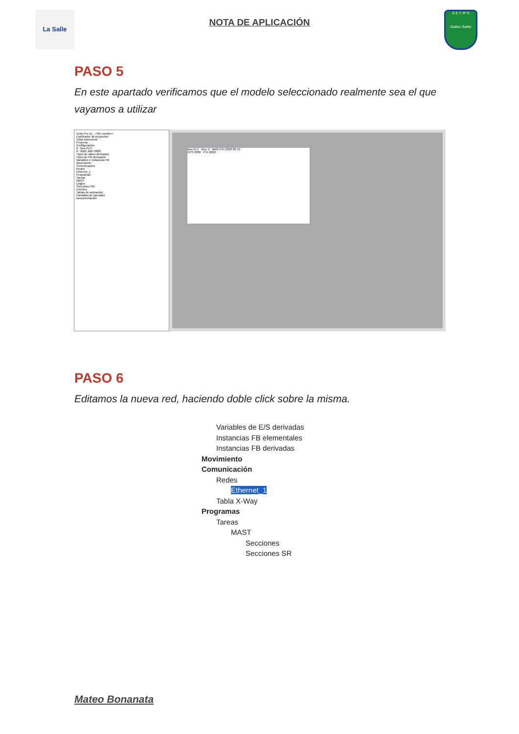La Salle
NOTA DE APLICACIÓN
E.E.T. Nº 5
Galileo Galilei
PASO 5
En este apartado verificamos que el modelo seleccionado realmente sea el que vayamos a utilizar
Unity Pro XL : <Sin nombre>
Explorador de proyectos
Vista estructural
Proyecto
Configuración
0 : Bus PLC
0 : BMX XBP 0800
Tipos de datos derivados
Tipos de FB derivados
Variables e instancias FB
Movimiento
Comunicación
Redes
Ethernet_1
Programas
Tareas
MAST
Lógica
Secciones SR
Eventos
Tablas de animación
Pantallas de operador
Documentación
Bus PLC Bus: 0 BMX P34 2020 02.70
CPS 2000 P34 2020
PASO 6
Editamos la nueva red, haciendo doble click sobre la misma.
Variables de E/S derivadas
Instancias FB elementales
Instancias FB derivadas
Movimiento
Comunicación
Redes
Ethernet_1
Tabla X-Way
Programas
Tareas
MAST
Secciones
Secciones SR
Mateo Bonanata